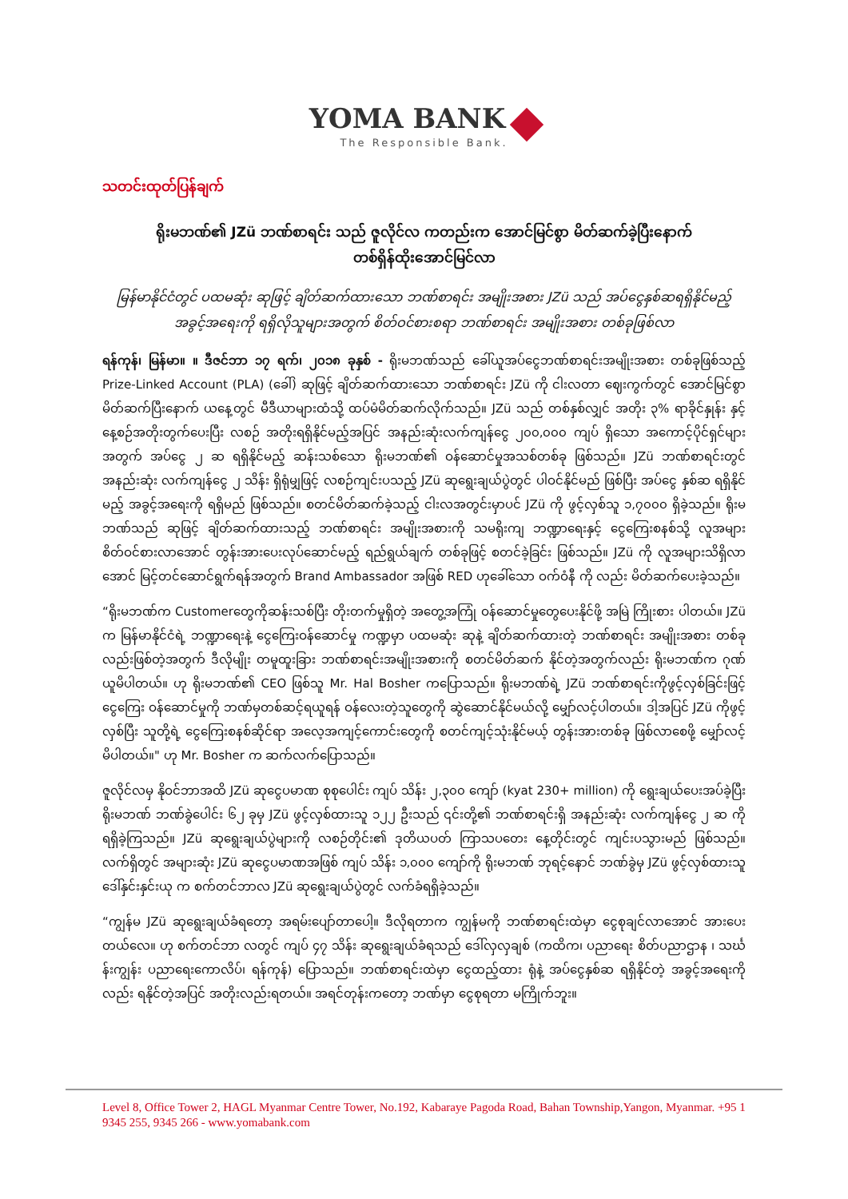YOMA BANK
The Responsible Bank.
သတင်းထုတ်ပြန်ချက်
ရိုးမဘဏ်၏ JZü ဘဏ်စာရင်း သည် ဇူလိုင်လ ကတည်းက အောင်မြင်စွာ မိတ်ဆက်ခဲ့ပြီးနောက်
တစ်ရှိန်ထိုးအောင်မြင်လာ
မြန်မာနိုင်ငံတွင် ပထမဆုံး ဆုဖြင့် ချိတ်ဆက်ထားသော ဘဏ်စာရင်း အမျိုးအစား JZü သည် အပ်ငွေနှစ်ဆရရှိနိုင်မည့် အခွင့်အရေးကို ရရှိလိုသူများအတွက် စိတ်ဝင်စားစရာ ဘဏ်စာရင်း အမျိုးအစား တစ်ခုဖြစ်လာ
ရန်ကုန်၊ မြန်မာ။ ။ ဒီဇင်ဘာ ၁၇ ရက်၊ ၂၀၁၈ ခုနှစ် - ရိုးမဘဏ်သည် ခေါ်ယူအပ်ငွေဘဏ်စာရင်းအမျိုးအစား တစ်ခုဖြစ်သည့် Prize-Linked Account (PLA) (ခေါ်) ဆုဖြင့် ချိတ်ဆက်ထားသော ဘဏ်စာရင်း JZü ကို ငါးလတာ ဈေးကွက်တွင် အောင်မြင်စွာ မိတ်ဆက်ပြီးနောက် ယနေ့တွင် မီဒီယာများထံသို့ ထပ်မံမိတ်ဆက်လိုက်သည်။ JZü သည် တစ်နှစ်လျှင် အတိုး ၃% ရာခိုင်နှုန်း နှင့် နေ့စဉ်အတိုးတွက်ပေးပြီး လစဉ် အတိုးရရှိနိုင်မည့်အပြင် အနည်းဆုံးလက်ကျန်ငွေ ၂၀၀,၀၀၀ ကျပ် ရှိသော အကောင့်ပိုင်ရှင်များအတွက် အပ်ငွေ ၂ ဆ ရရှိနိုင်မည့် ဆန်းသစ်သော ရိုးမဘဏ်၏ ဝန်ဆောင်မှုအသစ်တစ်ခု ဖြစ်သည်။ JZü ဘဏ်စာရင်းတွင် အနည်းဆုံး လက်ကျန်ငွေ ၂ သိန်း ရှိရုံမျှဖြင့် လစဉ်ကျင်းပသည့် JZü ဆုရွေးချယ်ပွဲတွင် ပါဝင်နိုင်မည် ဖြစ်ပြီး အပ်ငွေ နှစ်ဆ ရရှိနိုင်မည့် အခွင့်အရေးကို ရရှိမည် ဖြစ်သည်။ စတင်မိတ်ဆက်ခဲ့သည့် ငါးလအတွင်းမှာပင် JZü ကို ဖွင့်လှစ်သူ ၁,၇၀၀၀ ရှိခဲ့သည်။ ရိုးမဘဏ်သည် ဆုဖြင့် ချိတ်ဆက်ထားသည့် ဘဏ်စာရင်း အမျိုးအစားကို သမရိုးကျ ဘဏ္ဍာရေးနှင့် ငွေကြေးစနစ်သို့ လူအများ စိတ်ဝင်စားလာအောင် တွန်းအားပေးလုပ်ဆောင်မည့် ရည်ရွယ်ချက် တစ်ခုဖြင့် စတင်ခဲ့ခြင်း ဖြစ်သည်။ JZü ကို လူအများသိရှိလာအောင် မြင့်တင်ဆောင်ရွက်ရန်အတွက် Brand Ambassador အဖြစ် RED ဟုခေါ်သော ဝက်ဝံနီ ကို လည်း မိတ်ဆက်ပေးခဲ့သည်။
“ရိုးမဘဏ်က Customerတွေကိုဆန်းသစ်ပြီး တိုးတက်မှုရှိတဲ့ အတွေ့အကြုံ ဝန်ဆောင်မှုတွေပေးနိုင်ဖို့ အမြဲ ကြိုးစား ပါတယ်။ JZü က မြန်မာနိုင်ငံရဲ့ ဘဏ္ဍာရေးနဲ့ ငွေကြေးဝန်ဆောင်မှု ကဏ္ဍမှာ ပထမဆုံး ဆုနဲ့ ချိတ်ဆက်ထားတဲ့ ဘဏ်စာရင်း အမျိုးအစား တစ်ခုလည်းဖြစ်တဲ့အတွက် ဒီလိုမျိုး တမူထူးခြား ဘဏ်စာရင်းအမျိုးအစားကို စတင်မိတ်ဆက် နိုင်တဲ့အတွက်လည်း ရိုးမဘဏ်က ဂုဏ်ယူမိပါတယ်။ ဟု ရိုးမဘဏ်၏ CEO ဖြစ်သူ Mr. Hal Bosher ကပြောသည်။ ရိုးမဘဏ်ရဲ့ JZü ဘဏ်စာရင်းကိုဖွင့်လှစ်ခြင်းဖြင့် ငွေကြေး ဝန်ဆောင်မှုကို ဘဏ်မှတစ်ဆင့်ရယူရန် ဝန်လေးတဲ့သူတွေကို ဆွဲဆောင်နိုင်မယ်လို့ မျှော်လင့်ပါတယ်။ ဒါ့အပြင် JZü ကိုဖွင့်လှစ်ပြီး သူတို့ရဲ့ ငွေကြေးစနစ်ဆိုင်ရာ အလေ့အကျင့်ကောင်းတွေကို စတင်ကျင့်သုံးနိုင်မယ့် တွန်းအားတစ်ခု ဖြစ်လာစေဖို့ မျှော်လင့်မိပါတယ်။" ဟု Mr. Bosher က ဆက်လက်ပြောသည်။
ဇူလိုင်လမှ နိုဝင်ဘာအထိ JZü ဆုငွေပမာဏ စုစုပေါင်း ကျပ် သိန်း ၂,၃၀၀ ကျော် (kyat 230+ million) ကို ရွေးချယ်ပေးအပ်ခဲ့ပြီး ရိုးမဘဏ် ဘဏ်ခွဲပေါင်း ၆၂ ခုမှ JZü ဖွင့်လှစ်ထားသူ ၁၂၂ ဦးသည် ၎င်းတို့၏ ဘဏ်စာရင်းရှိ အနည်းဆုံး လက်ကျန်ငွေ ၂ ဆ ကို ရရှိခဲ့ကြသည်။ JZü ဆုရွေးချယ်ပွဲများကို လစဉ်တိုင်း၏ ဒုတိယပတ် ကြာသပတေး နေ့တိုင်းတွင် ကျင်းပသွားမည် ဖြစ်သည်။ လက်ရှိတွင် အများဆုံး JZü ဆုငွေပမာဏအဖြစ် ကျပ် သိန်း ၁,၀၀၀ ကျော်ကို ရိုးမဘဏ် ဘုရင့်နောင် ဘဏ်ခွဲမှ JZü ဖွင့်လှစ်ထားသူ ဒေါ်နှင်းနှင်းယု က စက်တင်ဘာလ JZü ဆုရွေးချယ်ပွဲတွင် လက်ခံရရှိခဲ့သည်။
“ကျွန်မ JZü ဆုရွေးချယ်ခံရတော့ အရမ်းပျော်တာပေါ့။ ဒီလိုရတာက ကျွန်မကို ဘဏ်စာရင်းထဲမှာ ငွေစုချင်လာအောင် အားပေးတယ်လေ။ ဟု စက်တင်ဘာ လတွင် ကျပ် ၄၇ သိန်း ဆုရွေးချယ်ခံရသည် ဒေါ်လှလှချစ် (ကထိက၊ ပညာရေး စိတ်ပညာဌာန ၊ သင်္ဃန်းကျွန်း ပညာရေးကောလိပ်၊ ရန်ကုန်) ပြောသည်။ ဘဏ်စာရင်းထဲမှာ ငွေထည့်ထား ရုံနဲ့ အပ်ငွေနှစ်ဆ ရရှိနိုင်တဲ့ အခွင့်အရေးကိုလည်း ရနိုင်တဲ့အပြင် အတိုးလည်းရတယ်။ အရင်တုန်းကတော့ ဘဏ်မှာ ငွေစုရတာ မကြိုက်ဘူး။
Level 8, Office Tower 2, HAGL Myanmar Centre Tower, No.192, Kabaraye Pagoda Road, Bahan Township,Yangon, Myanmar. +95 1 9345 255, 9345 266 - www.yomabank.com